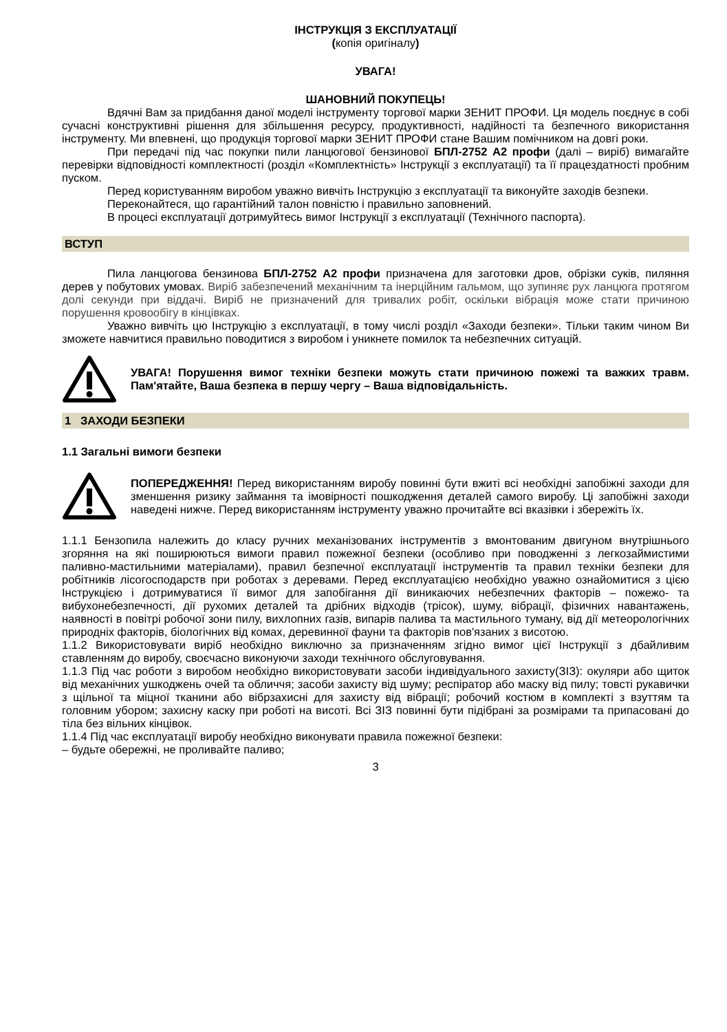ІНСТРУКЦІЯ З ЕКСПЛУАТАЦІЇ
(копія оригіналу)
УВАГА!
ШАНОВНИЙ ПОКУПЕЦЬ!
Вдячні Вам за придбання даної моделі інструменту торгової марки ЗЕНИТ ПРОФИ. Ця модель поєднує в собі сучасні конструктивні рішення для збільшення ресурсу, продуктивності, надійності та безпечного використання інструменту. Ми впевнені, що продукція торгової марки ЗЕНИТ ПРОФИ стане Вашим помічником на довгі роки.
При передачі під час покупки пили ланцюгової бензинової БПЛ-2752 А2 профи (далі – виріб) вимагайте перевірки відповідності комплектності (розділ «Комплектність» Інструкції з експлуатації) та її працездатності пробним пуском.
Перед користуванням виробом уважно вивчіть Інструкцію з експлуатації та виконуйте заходів безпеки.
Переконайтеся, що гарантійний талон повністю і правильно заповнений.
В процесі експлуатації дотримуйтесь вимог Інструкції з експлуатації (Технічного паспорта).
ВСТУП
Пила ланцюгова бензинова БПЛ-2752 А2 профи призначена для заготовки дров, обрізки суків, пиляння дерев у побутових умовах. Виріб забезпечений механічним та інерційним гальмом, що зупиняє рух ланцюга протягом долі секунди при віддачі. Виріб не призначений для тривалих робіт, оскільки вібрація може стати причиною порушення кровообігу в кінцівках.
Уважно вивчіть цю Інструкцію з експлуатації, в тому числі розділ «Заходи безпеки». Тільки таким чином Ви зможете навчитися правильно поводитися з виробом і уникнете помилок та небезпечних ситуацій.
УВАГА! Порушення вимог техніки безпеки можуть стати причиною пожежі та важких травм. Пам'ятайте, Ваша безпека в першу чергу – Ваша відповідальність.
1 ЗАХОДИ БЕЗПЕКИ
1.1 Загальні вимоги безпеки
ПОПЕРЕДЖЕННЯ! Перед використанням виробу повинні бути вжиті всі необхідні запобіжні заходи для зменшення ризику займання та імовірності пошкодження деталей самого виробу. Ці запобіжні заходи наведені нижче. Перед використанням інструменту уважно прочитайте всі вказівки і збережіть їх.
1.1.1 Бензопила належить до класу ручних механізованих інструментів з вмонтованим двигуном внутрішнього згоряння на які поширюються вимоги правил пожежної безпеки (особливо при поводженні з легкозаймистими паливно-мастильними матеріалами), правил безпечної експлуатації інструментів та правил техніки безпеки для робітників лісогосподарств при роботах з деревами. Перед експлуатацією необхідно уважно ознайомитися з цією Інструкцією і дотримуватися її вимог для запобігання дії виникаючих небезпечних факторів – пожежо- та вибухонебезпечності, дії рухомих деталей та дрібних відходів (трісок), шуму, вібрації, фізичних навантажень, наявності в повітрі робочої зони пилу, вихлопних газів, випарів палива та мастильного туману, від дії метеорологічних природніх факторів, біологічних від комах, деревинної фауни та факторів пов'язаних з висотою.
1.1.2 Використовувати виріб необхідно виключно за призначенням згідно вимог цієї Інструкції з дбайливим ставленням до виробу, своєчасно виконуючи заходи технічного обслуговування.
1.1.3 Під час роботи з виробом необхідно використовувати засоби індивідуального захисту(ЗІЗ): окуляри або щиток від механічних ушкоджень очей та обличчя; засоби захисту від шуму; респіратор або маску від пилу; товсті рукавички з щільної та міцної тканини або вібрзахисні для захисту від вібрації; робочий костюм в комплекті з взуттям та головним убором; захисну каску при роботі на висоті. Всі ЗІЗ повинні бути підібрані за розмірами та припасовані до тіла без вільних кінцівок.
1.1.4 Під час експлуатації виробу необхідно виконувати правила пожежної безпеки:
– будьте обережні, не проливайте паливо;
3